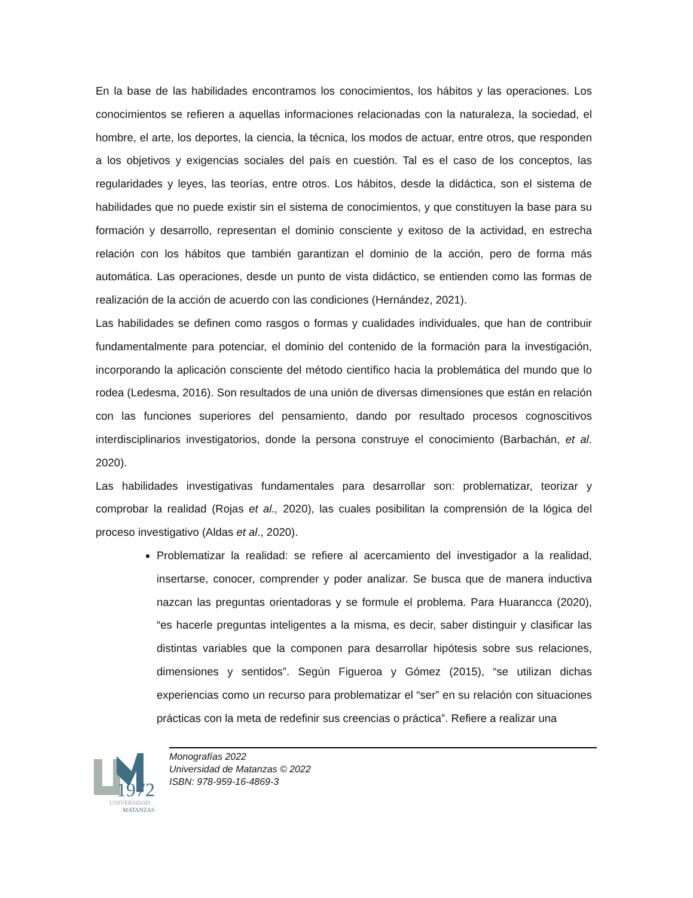En la base de las habilidades encontramos los conocimientos, los hábitos y las operaciones. Los conocimientos se refieren a aquellas informaciones relacionadas con la naturaleza, la sociedad, el hombre, el arte, los deportes, la ciencia, la técnica, los modos de actuar, entre otros, que responden a los objetivos y exigencias sociales del país en cuestión. Tal es el caso de los conceptos, las regularidades y leyes, las teorías, entre otros. Los hábitos, desde la didáctica, son el sistema de habilidades que no puede existir sin el sistema de conocimientos, y que constituyen la base para su formación y desarrollo, representan el dominio consciente y exitoso de la actividad, en estrecha relación con los hábitos que también garantizan el dominio de la acción, pero de forma más automática. Las operaciones, desde un punto de vista didáctico, se entienden como las formas de realización de la acción de acuerdo con las condiciones (Hernández, 2021).
Las habilidades se definen como rasgos o formas y cualidades individuales, que han de contribuir fundamentalmente para potenciar, el dominio del contenido de la formación para la investigación, incorporando la aplicación consciente del método científico hacia la problemática del mundo que lo rodea (Ledesma, 2016). Son resultados de una unión de diversas dimensiones que están en relación con las funciones superiores del pensamiento, dando por resultado procesos cognoscitivos interdisciplinarios investigatorios, donde la persona construye el conocimiento (Barbachán, et al. 2020).
Las habilidades investigativas fundamentales para desarrollar son: problematizar, teorizar y comprobar la realidad (Rojas et al., 2020), las cuales posibilitan la comprensión de la lógica del proceso investigativo (Aldas et al., 2020).
Problematizar la realidad: se refiere al acercamiento del investigador a la realidad, insertarse, conocer, comprender y poder analizar. Se busca que de manera inductiva nazcan las preguntas orientadoras y se formule el problema. Para Huarancca (2020), “es hacerle preguntas inteligentes a la misma, es decir, saber distinguir y clasificar las distintas variables que la componen para desarrollar hipótesis sobre sus relaciones, dimensiones y sentidos”. Según Figueroa y Gómez (2015), “se utilizan dichas experiencias como un recurso para problematizar el “ser” en su relación con situaciones prácticas con la meta de redefinir sus creencias o práctica”. Refiere a realizar una
1972
UNIVERSIDAD
MATANZAS
Monografías 2022
Universidad de Matanzas © 2022
ISBN: 978-959-16-4869-3